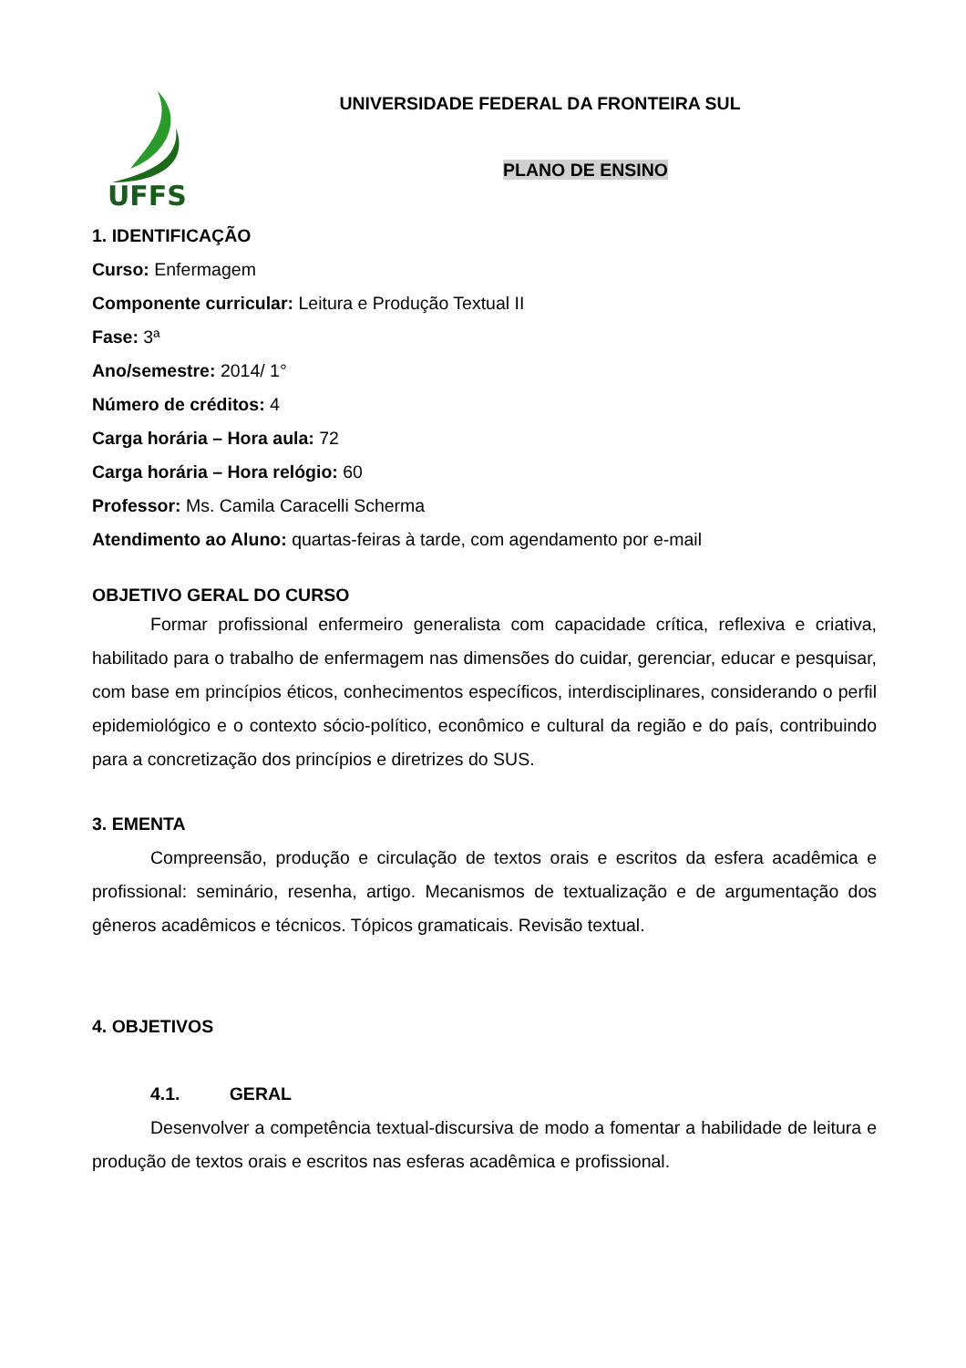UFFS
UNIVERSIDADE FEDERAL DA FRONTEIRA SUL
PLANO DE ENSINO
1. IDENTIFICAÇÃO
Curso: Enfermagem
Componente curricular: Leitura e Produção Textual II
Fase: 3ª
Ano/semestre: 2014/ 1°
Número de créditos: 4
Carga horária – Hora aula: 72
Carga horária – Hora relógio: 60
Professor: Ms. Camila Caracelli Scherma
Atendimento ao Aluno: quartas-feiras à tarde, com agendamento por e-mail
OBJETIVO GERAL DO CURSO
Formar profissional enfermeiro generalista com capacidade crítica, reflexiva e criativa, habilitado para o trabalho de enfermagem nas dimensões do cuidar, gerenciar, educar e pesquisar, com base em princípios éticos, conhecimentos específicos, interdisciplinares, considerando o perfil epidemiológico e o contexto sócio-político, econômico e cultural da região e do país, contribuindo para a concretização dos princípios e diretrizes do SUS.
3. EMENTA
Compreensão, produção e circulação de textos orais e escritos da esfera acadêmica e profissional: seminário, resenha, artigo. Mecanismos de textualização e de argumentação dos gêneros acadêmicos e técnicos. Tópicos gramaticais. Revisão textual.
4. OBJETIVOS
4.1. GERAL
Desenvolver a competência textual-discursiva de modo a fomentar a habilidade de leitura e produção de textos orais e escritos nas esferas acadêmica e profissional.